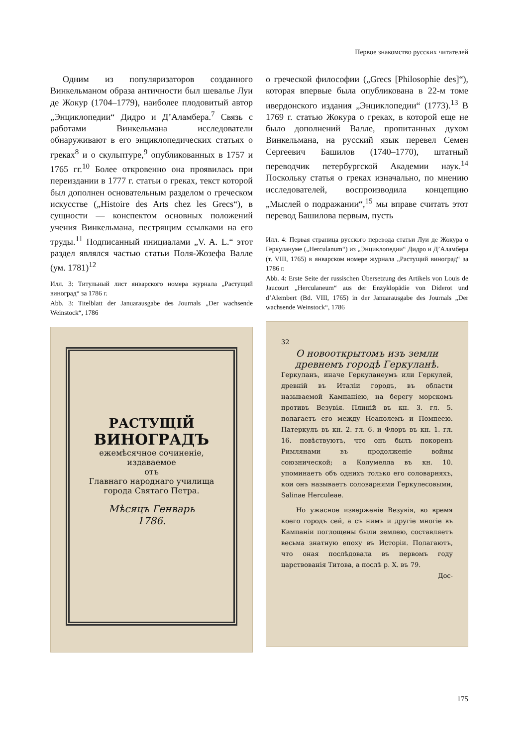Первое знакомство русских читателей
Одним из популяризаторов созданного Винкельманом образа античности был шевалье Луи де Жокур (1704–1779), наиболее плодовитый автор „Энциклопедии“ Дидро и Д’Аламбера.<sup>7</sup> Связь с работами Винкельмана исследователи обнаруживают в его энциклопедических статьях о греках<sup>8</sup> и о скульптуре,<sup>9</sup> опубликованных в 1757 и 1765 гг.<sup>10</sup> Более откровенно она проявилась при переиздании в 1777 г. статьи о греках, текст которой был дополнен основательным разделом о греческом искусстве („Histoire des Arts chez les Grecs“), в сущности — конспектом основных положений учения Винкельмана, пестрящим ссылками на его труды.<sup>11</sup> Подписанный инициалами „V. A. L.“ этот раздел являлся частью статьи Поля-Жозефа Валле (ум. 1781)<sup>12</sup>
Илл. 3: Титульный лист январского номера журнала „Растущий виноград“ за 1786 г.
Abb. 3: Titelblatt der Januarausgabe des Journals „Der wachsende Weinstock“, 1786
РАСТУЩІЙ
ВИНОГРАДЪ
ежемѣсячное сочиненіе,
издаваемое
отъ
Главнаго народнаго училища
города Святаго Петра.
Мѣсяцъ Генварь
1786.
о греческой философии („Grecs [Philosophie des]“), которая впервые была опубликована в 22-м томе ивердонского издания „Энциклопедии“ (1773).<sup>13</sup> В 1769 г. статью Жокура о греках, в которой еще не было дополнений Валле, пропитанных духом Винкельмана, на русский язык перевел Семен Сергеевич Башилов (1740–1770), штатный переводчик петербургской Академии наук.<sup>14</sup> Поскольку статья о греках изначально, по мнению исследователей, воспроизводила концепцию „Мыслей о подражании“,<sup>15</sup> мы вправе считать этот перевод Башилова первым, пусть
Илл. 4: Первая страница русского перевода статьи Луи де Жокура о Геркулануме („Herculanum“) из „Энциклопедии“ Дидро и Д’Аламбера (т. VIII, 1765) в январском номере журнала „Растущий виноград“ за 1786 г.
Abb. 4: Erste Seite der russischen Übersetzung des Artikels von Louis de Jaucourt „Herculaneum“ aus der Enzyklopädie von Diderot und d’Alembert (Bd. VIII, 1765) in der Januarausgabe des Journals „Der wachsende Weinstock“, 1786
32
О новооткрытомъ изъ земли древнемъ городѣ Геркуланѣ.
Геркуланъ, иначе Геркуланеумъ или Геркулей, древній въ Италіи городъ, въ области называемой Кампаніею, на берегу морскомъ противъ Везувія. Плиній въ кн. 3. гл. 5. полагаетъ его между Неаполемъ и Помпеею. Патеркулъ въ кн. 2. гл. 6. и Флоръ въ кн. 1. гл. 16. повѣствуютъ, что онъ былъ покоренъ Римлянами въ продолженіе войны союзнической; а Колумелла въ кн. 10. упоминаетъ объ однихъ только его соловарняхъ, кои онъ называетъ соловарнями Геркулесовыми, Salinae Herculeae.
Но ужасное изверженіе Везувія, во время коего городъ сей, а съ нимъ и другіе многіе въ Кампаніи поглощены были землею, составляетъ весьма знатную епоху въ Исторіи. Полагаютъ, что оная послѣдовала въ первомъ году царствованія Титова, а послѣ р. Х. въ 79.
Дос-
175